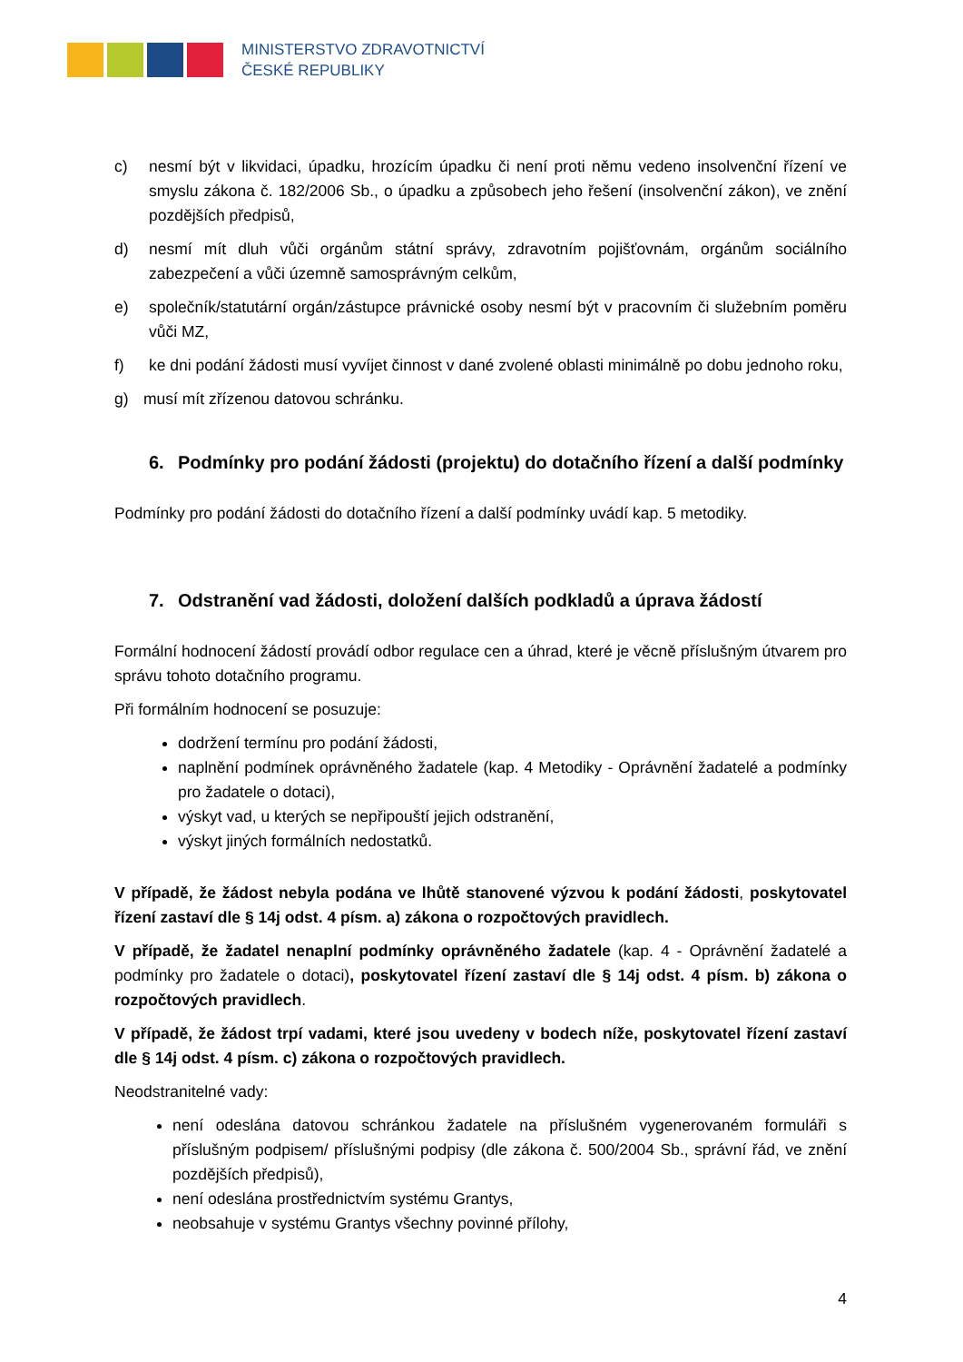MINISTERSTVO ZDRAVOTNICTVÍ
ČESKÉ REPUBLIKY
c) nesmí být v likvidaci, úpadku, hrozícím úpadku či není proti němu vedeno insolvenční řízení ve smyslu zákona č. 182/2006 Sb., o úpadku a způsobech jeho řešení (insolvenční zákon), ve znění pozdějších předpisů,
d) nesmí mít dluh vůči orgánům státní správy, zdravotním pojišťovnám, orgánům sociálního zabezpečení a vůči územně samosprávným celkům,
e) společník/statutární orgán/zástupce právnické osoby nesmí být v pracovním či služebním poměru vůči MZ,
f) ke dni podání žádosti musí vyvíjet činnost v dané zvolené oblasti minimálně po dobu jednoho roku,
g) musí mít zřízenou datovou schránku.
6. Podmínky pro podání žádosti (projektu) do dotačního řízení a další podmínky
Podmínky pro podání žádosti do dotačního řízení a další podmínky uvádí kap. 5 metodiky.
7. Odstranění vad žádosti, doložení dalších podkladů a úprava žádostí
Formální hodnocení žádostí provádí odbor regulace cen a úhrad, které je věcně příslušným útvarem pro správu tohoto dotačního programu.
Při formálním hodnocení se posuzuje:
dodržení termínu pro podání žádosti,
naplnění podmínek oprávněného žadatele (kap. 4 Metodiky - Oprávnění žadatelé a podmínky pro žadatele o dotaci),
výskyt vad, u kterých se nepřipouští jejich odstranění,
výskyt jiných formálních nedostatků.
V případě, že žádost nebyla podána ve lhůtě stanovené výzvou k podání žádosti, poskytovatel řízení zastaví dle § 14j odst. 4 písm. a) zákona o rozpočtových pravidlech.
V případě, že žadatel nenaplní podmínky oprávněného žadatele (kap. 4 - Oprávnění žadatelé a podmínky pro žadatele o dotaci), poskytovatel řízení zastaví dle § 14j odst. 4 písm. b) zákona o rozpočtových pravidlech.
V případě, že žádost trpí vadami, které jsou uvedeny v bodech níže, poskytovatel řízení zastaví dle § 14j odst. 4 písm. c) zákona o rozpočtových pravidlech.
Neodstranitelné vady:
není odeslána datovou schránkou žadatele na příslušném vygenerovaném formuláři s příslušným podpisem/ příslušnými podpisy (dle zákona č. 500/2004 Sb., správní řád, ve znění pozdějších předpisů),
není odeslána prostřednictvím systému Grantys,
neobsahuje v systému Grantys všechny povinné přílohy,
4